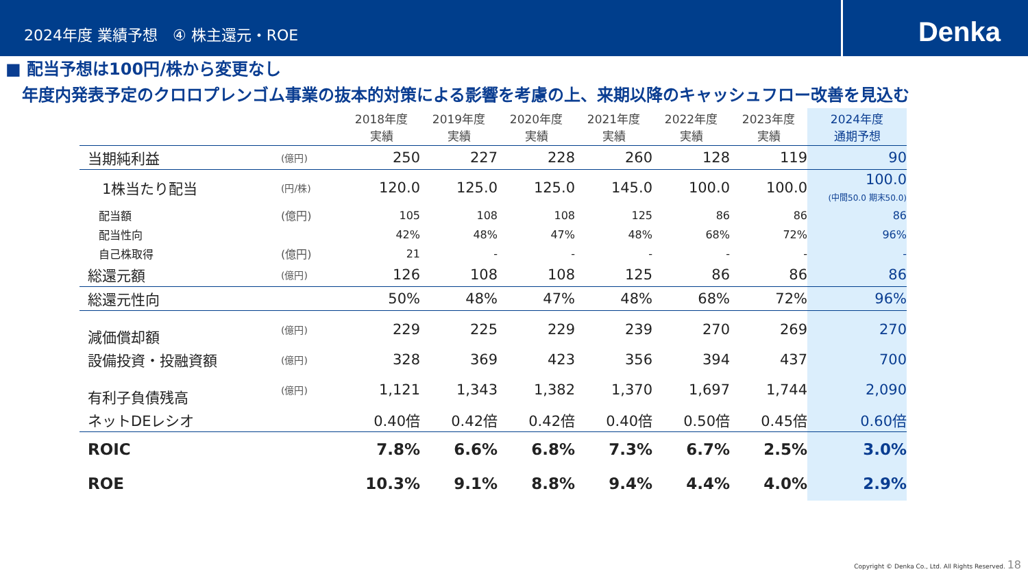2024年度 業績予想　④ 株主還元・ROE
Denka
■ 配当予想は100円/株から変更なし
　年度内発表予定のクロロプレンゴム事業の抜本的対策による影響を考慮の上、来期以降のキャッシュフロー改善を見込む
| | | 2018年度 実績 | 2019年度 実績 | 2020年度 実績 | 2021年度 実績 | 2022年度 実績 | 2023年度 実績 | 2024年度 通期予想 |
| 当期純利益 | (億円) | 250 | 227 | 228 | 260 | 128 | 119 | 90 |
| 1株当たり配当 | (円/株) | 120.0 | 125.0 | 125.0 | 145.0 | 100.0 | 100.0 | 100.0 (中間50.0 期末50.0) |
| 配当額 | (億円) | 105 | 108 | 108 | 125 | 86 | 86 | 86 |
| 配当性向 | | 42% | 48% | 47% | 48% | 68% | 72% | 96% |
| 自己株取得 | (億円) | 21 | - | - | - | - | - | - |
| 総還元額 | (億円) | 126 | 108 | 108 | 125 | 86 | 86 | 86 |
| 総還元性向 | | 50% | 48% | 47% | 48% | 68% | 72% | 96% |
| 減価償却額 | (億円) | 229 | 225 | 229 | 239 | 270 | 269 | 270 |
| 設備投資・投融資額 | (億円) | 328 | 369 | 423 | 356 | 394 | 437 | 700 |
| 有利子負債残高 | (億円) | 1,121 | 1,343 | 1,382 | 1,370 | 1,697 | 1,744 | 2,090 |
| ネットDEレシオ | | 0.40倍 | 0.42倍 | 0.42倍 | 0.40倍 | 0.50倍 | 0.45倍 | 0.60倍 |
| ROIC | | 7.8% | 6.6% | 6.8% | 7.3% | 6.7% | 2.5% | 3.0% |
| ROE | | 10.3% | 9.1% | 8.8% | 9.4% | 4.4% | 4.0% | 2.9% |
Copyright © Denka Co., Ltd. All Rights Reserved. 18